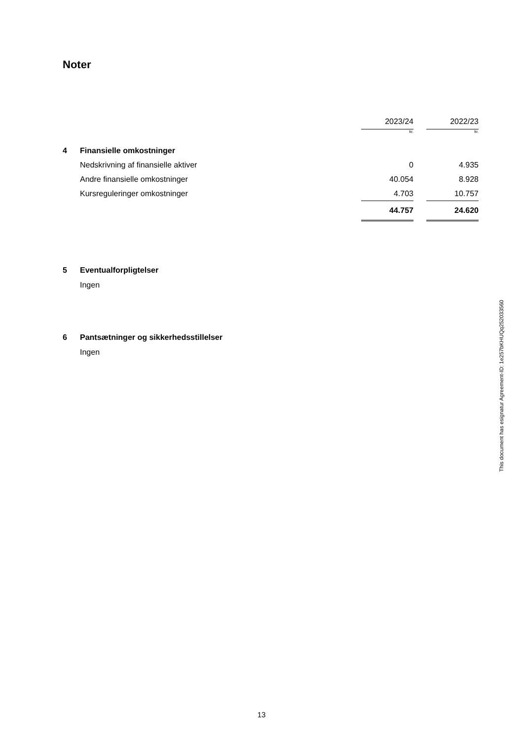Noter
| | | 2023/24 | | 2022/23 |
| | | kr. | | kr. |
| 4 | Finansielle omkostninger | | | |
| | Nedskrivning af finansielle aktiver | 0 | | 4.935 |
| | Andre finansielle omkostninger | 40.054 | | 8.928 |
| | Kursreguleringer omkostninger | 4.703 | | 10.757 |
| | | 44.757 | | 24.620 |
5 Eventualforpligtelser
Ingen
6 Pantsætninger og sikkerhedsstillelser
Ingen
This document has esignatur Agreement-ID: 1e257bKHUQq252033560
13